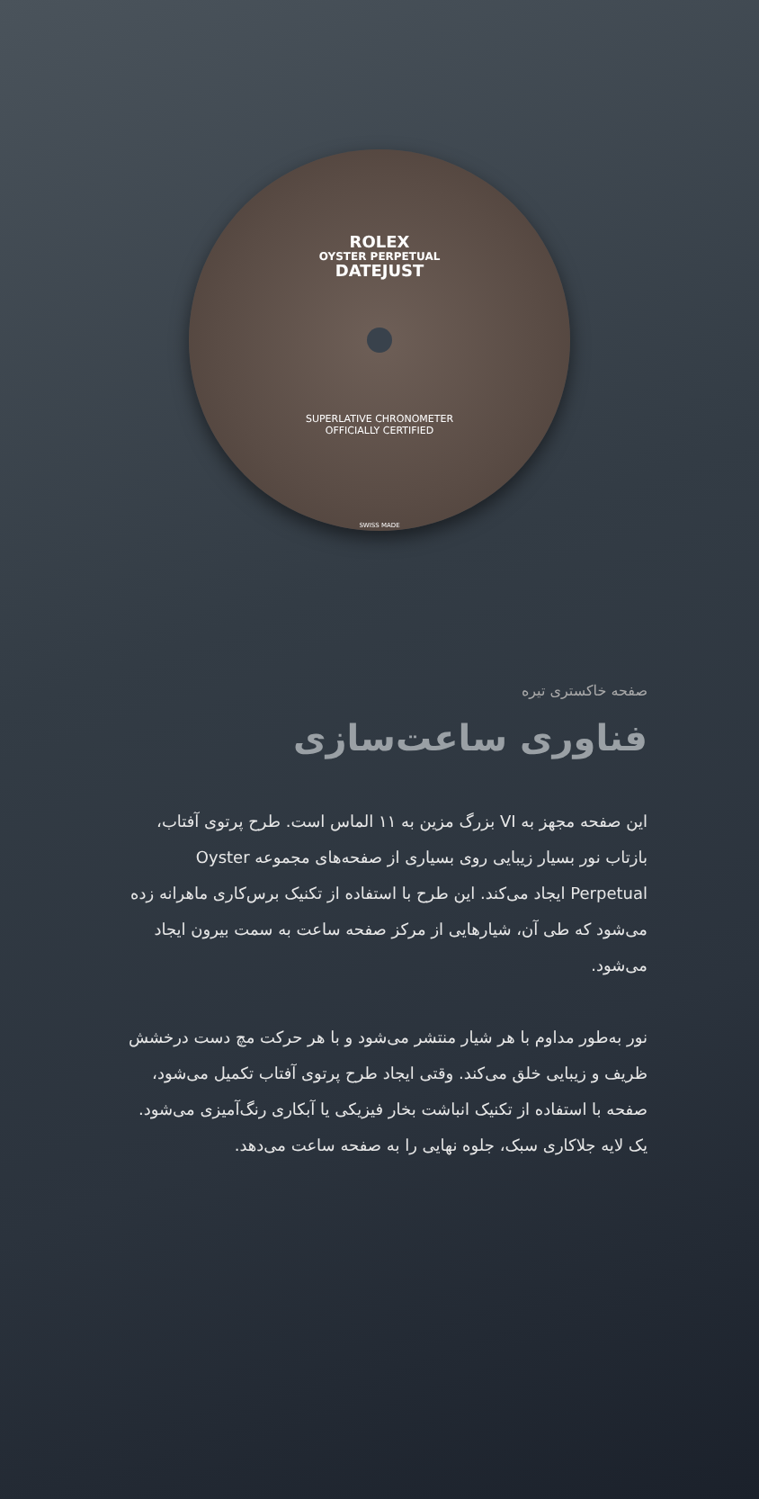ROLEX
OYSTER PERPETUAL
DATEJUST
SUPERLATIVE CHRONOMETER
OFFICIALLY CERTIFIED
SWISS MADE
صفحه خاکستری تیره
فناوری ساعت‌سازی
این صفحه مجهز به VI بزرگ مزین به ۱۱ الماس است. طرح پرتوی آفتاب، بازتاب نور بسیار زیبایی روی بسیاری از صفحه‌های مجموعه Oyster Perpetual ایجاد می‌کند. این طرح با استفاده از تکنیک برس‌کاری ماهرانه زده می‌شود که طی آن، شیارهایی از مرکز صفحه ساعت به سمت بیرون ایجاد می‌شود.
نور به‌طور مداوم با هر شیار منتشر می‌شود و با هر حرکت مچ دست درخشش ظریف و زیبایی خلق می‌کند. وقتی ایجاد طرح پرتوی آفتاب تکمیل می‌شود، صفحه با استفاده از تکنیک انباشت بخار فیزیکی یا آبکاری رنگ‌آمیزی می‌شود. یک لایه جلاکاری سبک، جلوه نهایی را به صفحه ساعت می‌دهد.